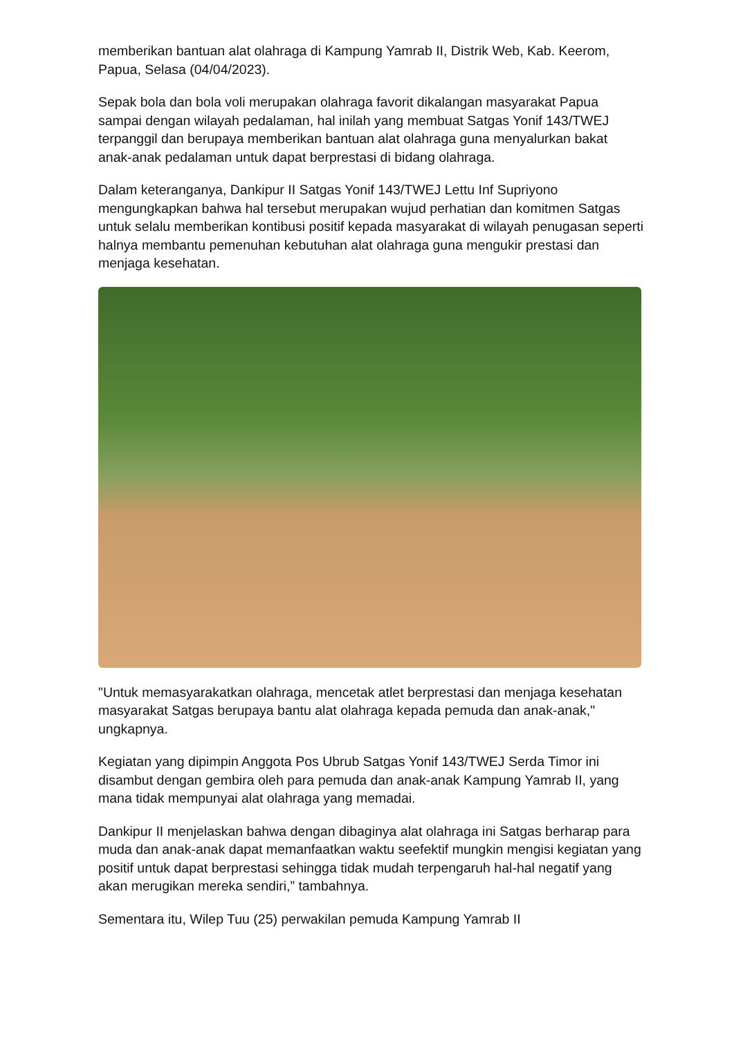memberikan bantuan alat olahraga di Kampung Yamrab II, Distrik Web, Kab. Keerom, Papua, Selasa (04/04/2023).
Sepak bola dan bola voli merupakan olahraga favorit dikalangan masyarakat Papua sampai dengan wilayah pedalaman, hal inilah yang membuat Satgas Yonif 143/TWEJ terpanggil dan berupaya memberikan bantuan alat olahraga guna menyalurkan bakat anak-anak pedalaman untuk dapat berprestasi di bidang olahraga.
Dalam keteranganya, Dankipur II Satgas Yonif 143/TWEJ Lettu Inf Supriyono mengungkapkan bahwa hal tersebut merupakan wujud perhatian dan komitmen Satgas untuk selalu memberikan kontibusi positif kepada masyarakat di wilayah penugasan seperti halnya membantu pemenuhan kebutuhan alat olahraga guna mengukir prestasi dan menjaga kesehatan.
"Untuk memasyarakatkan olahraga, mencetak atlet berprestasi dan menjaga kesehatan masyarakat Satgas berupaya bantu alat olahraga kepada pemuda dan anak-anak," ungkapnya.
Kegiatan yang dipimpin Anggota Pos Ubrub Satgas Yonif 143/TWEJ Serda Timor ini disambut dengan gembira oleh para pemuda dan anak-anak Kampung Yamrab II, yang mana tidak mempunyai alat olahraga yang memadai.
Dankipur II menjelaskan bahwa dengan dibaginya alat olahraga ini Satgas berharap para muda dan anak-anak dapat memanfaatkan waktu seefektif mungkin mengisi kegiatan yang positif untuk dapat berprestasi sehingga tidak mudah terpengaruh hal-hal negatif yang akan merugikan mereka sendiri,” tambahnya.
Sementara itu, Wilep Tuu (25) perwakilan pemuda Kampung Yamrab II